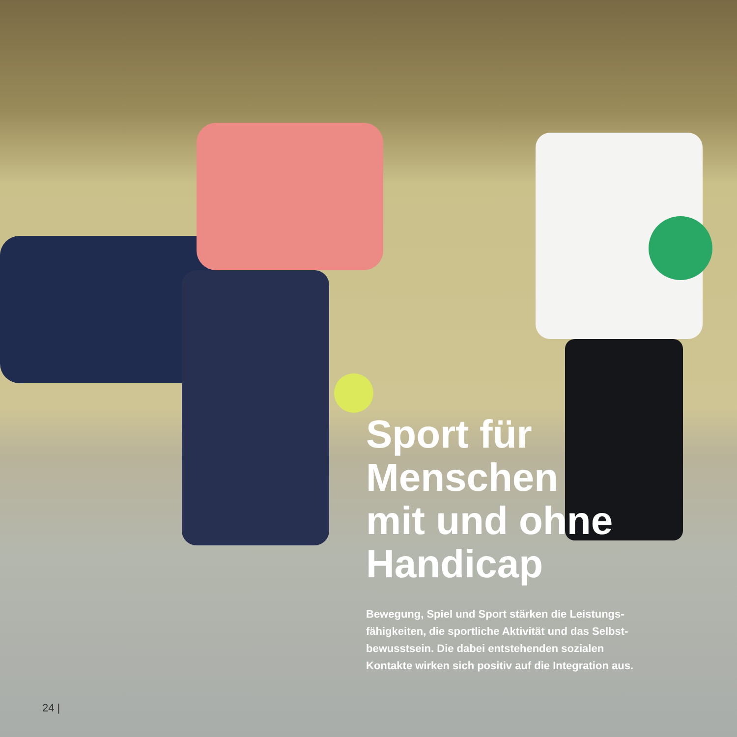Sport für
Menschen
mit und ohne
Handicap
Bewegung, Spiel und Sport stärken die Leistungs-
fähigkeiten, die sportliche Aktivität und das Selbst-
bewusstsein. Die dabei entstehenden sozialen
Kontakte wirken sich positiv auf die Integration aus.
24 |